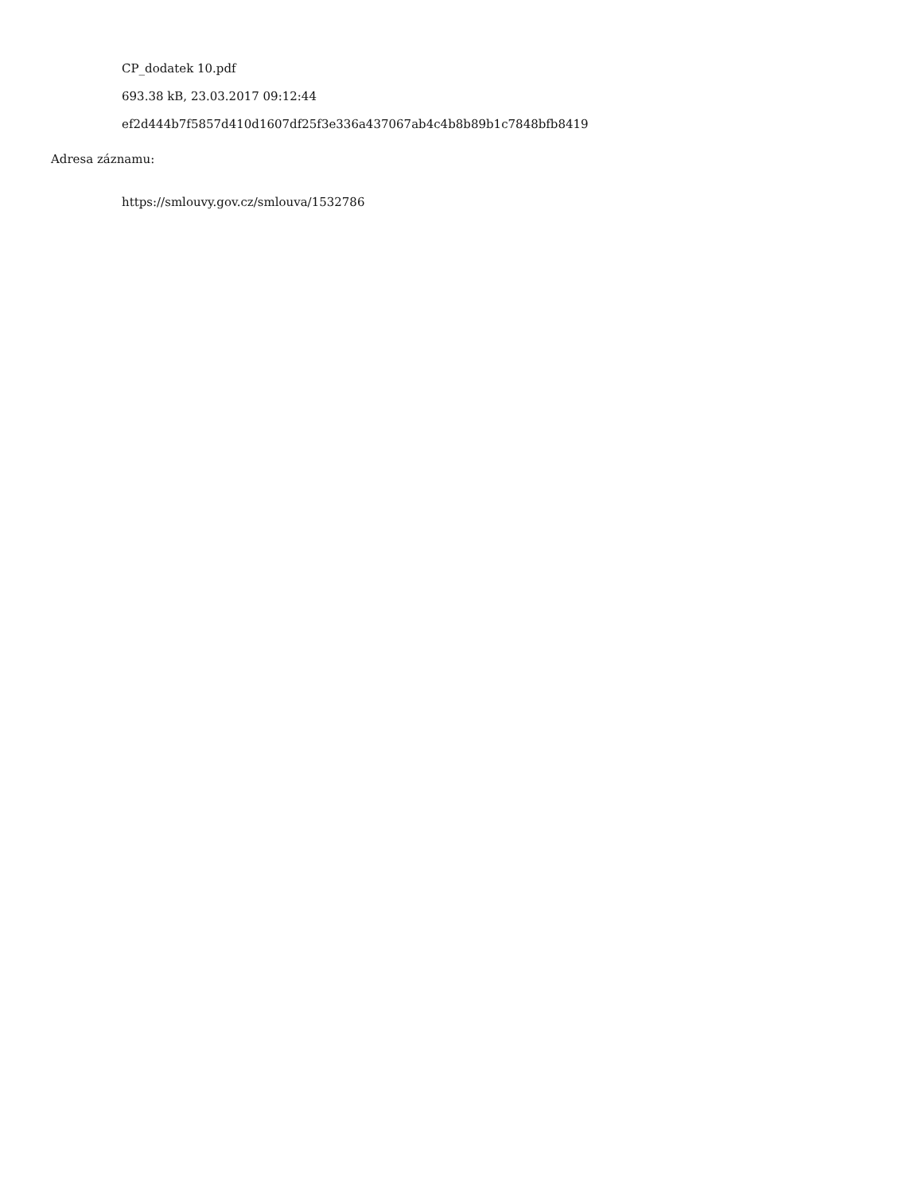CP_dodatek 10.pdf
693.38 kB, 23.03.2017 09:12:44
ef2d444b7f5857d410d1607df25f3e336a437067ab4c4b8b89b1c7848bfb8419
Adresa záznamu:
https://smlouvy.gov.cz/smlouva/1532786